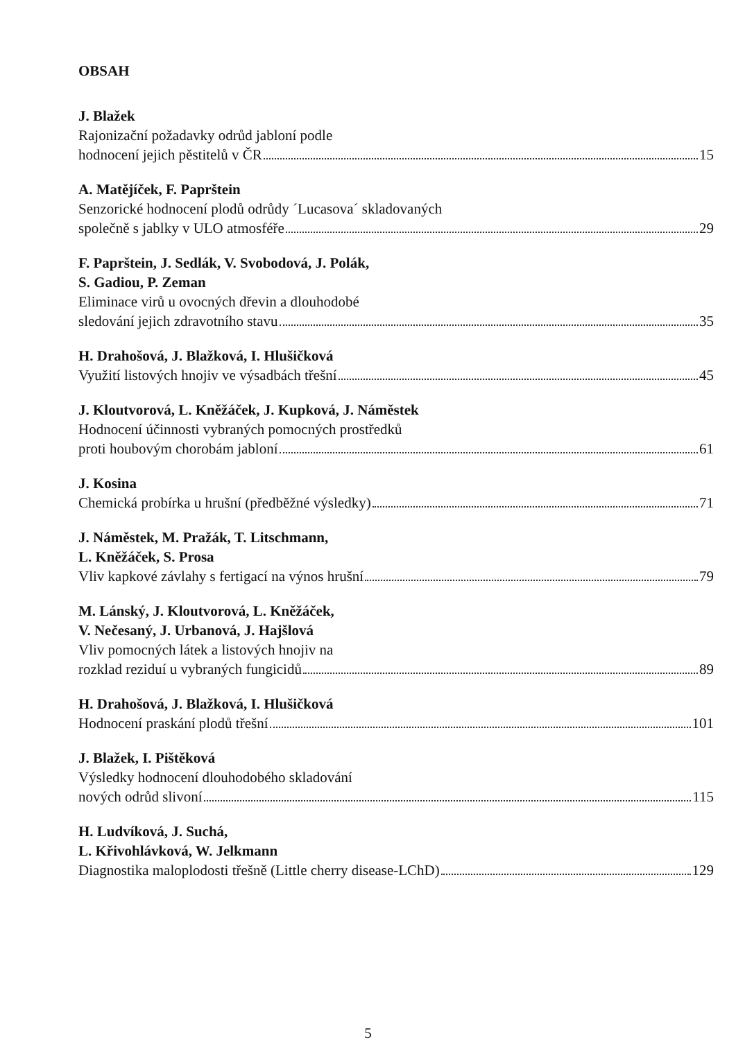OBSAH
J. Blažek
Rajonizační požadavky odrůd jabloní podle
hodnocení jejich pěstitelů v ČR 15
A. Matějíček, F. Paprštein
Senzorické hodnocení plodů odrůdy ´Lucasova´ skladovaných
společně s jablky v ULO atmosféře 29
F. Paprštein, J. Sedlák, V. Svobodová, J. Polák,
S. Gadiou, P. Zeman
Eliminace virů u ovocných dřevin a dlouhodobé
sledování jejich zdravotního stavu 35
H. Drahošová, J. Blažková, I. Hlušičková
Využití listových hnojiv ve výsadbách třešní 45
J. Kloutvorová, L. Kněžáček, J. Kupková, J. Náměstek
Hodnocení účinnosti vybraných pomocných prostředků
proti houbovým chorobám jabloní 61
J. Kosina
Chemická probírka u hrušní (předběžné výsledky) 71
J. Náměstek, M. Pražák, T. Litschmann,
L. Kněžáček, S. Prosa
Vliv kapkové závlahy s fertigací na výnos hrušní 79
M. Lánský, J. Kloutvorová, L. Kněžáček,
V. Nečesaný, J. Urbanová, J. Hajšlová
Vliv pomocných látek a listových hnojiv na
rozklad reziduí u vybraných fungicidů 89
H. Drahošová, J. Blažková, I. Hlušičková
Hodnocení praskání plodů třešní 101
J. Blažek, I. Pištěková
Výsledky hodnocení dlouhodobého skladování
nových odrůd slivoní 115
H. Ludvíková, J. Suchá,
L. Křivohlávková, W. Jelkmann
Diagnostika maloplodosti třešně (Little cherry disease-LChD) 129
5